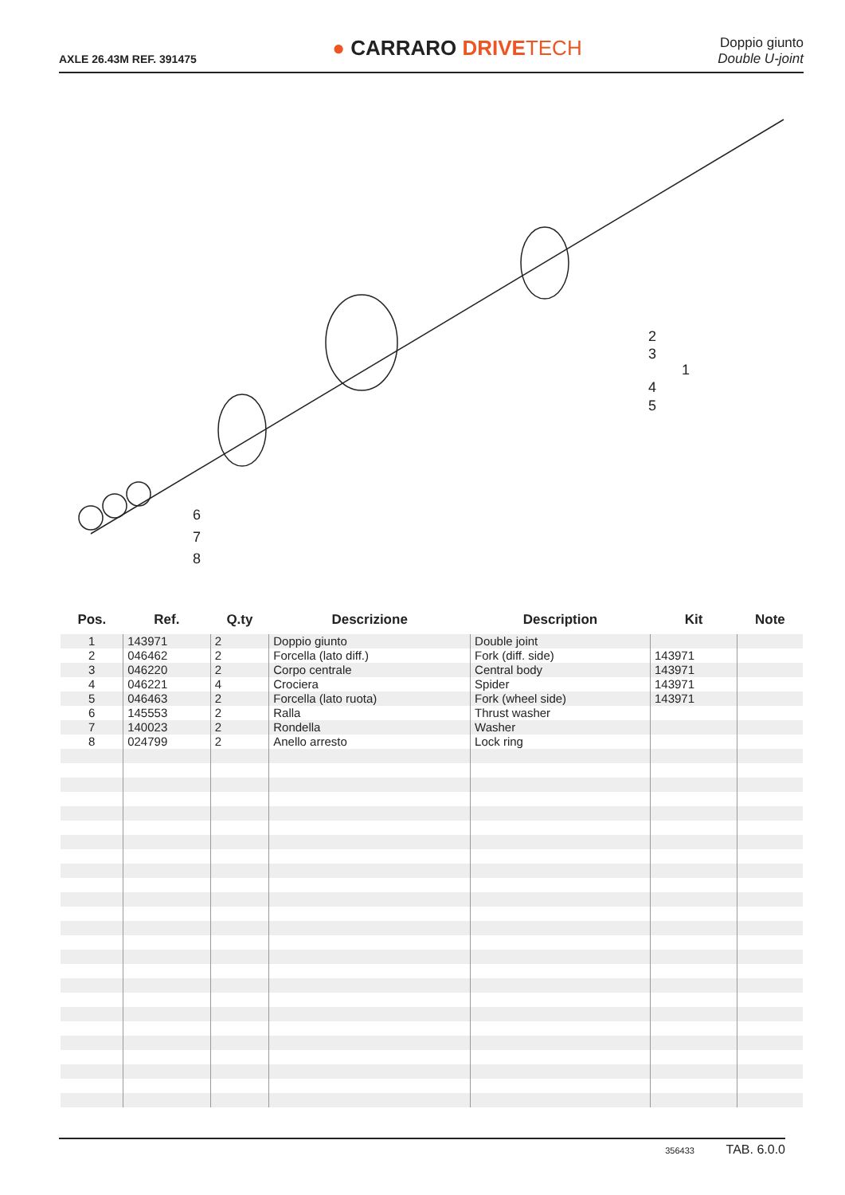AXLE 26.43M REF. 391475
● CARRARO DRIVE TECH
Doppio giunto
Double U-joint
2
3
1
4
5
6
7
8
| Pos. | Ref. | Q.ty | Descrizione | Description | Kit | Note |
| --- | --- | --- | --- | --- | --- | --- |
| 1 | 143971 | 2 | Doppio giunto | Double joint | | |
| 2 | 046462 | 2 | Forcella (lato diff.) | Fork (diff. side) | 143971 | |
| 3 | 046220 | 2 | Corpo centrale | Central body | 143971 | |
| 4 | 046221 | 4 | Crociera | Spider | 143971 | |
| 5 | 046463 | 2 | Forcella (lato ruota) | Fork (wheel side) | 143971 | |
| 6 | 145553 | 2 | Ralla | Thrust washer | | |
| 7 | 140023 | 2 | Rondella | Washer | | |
| 8 | 024799 | 2 | Anello arresto | Lock ring | | |
356433 TAB. 6.0.0